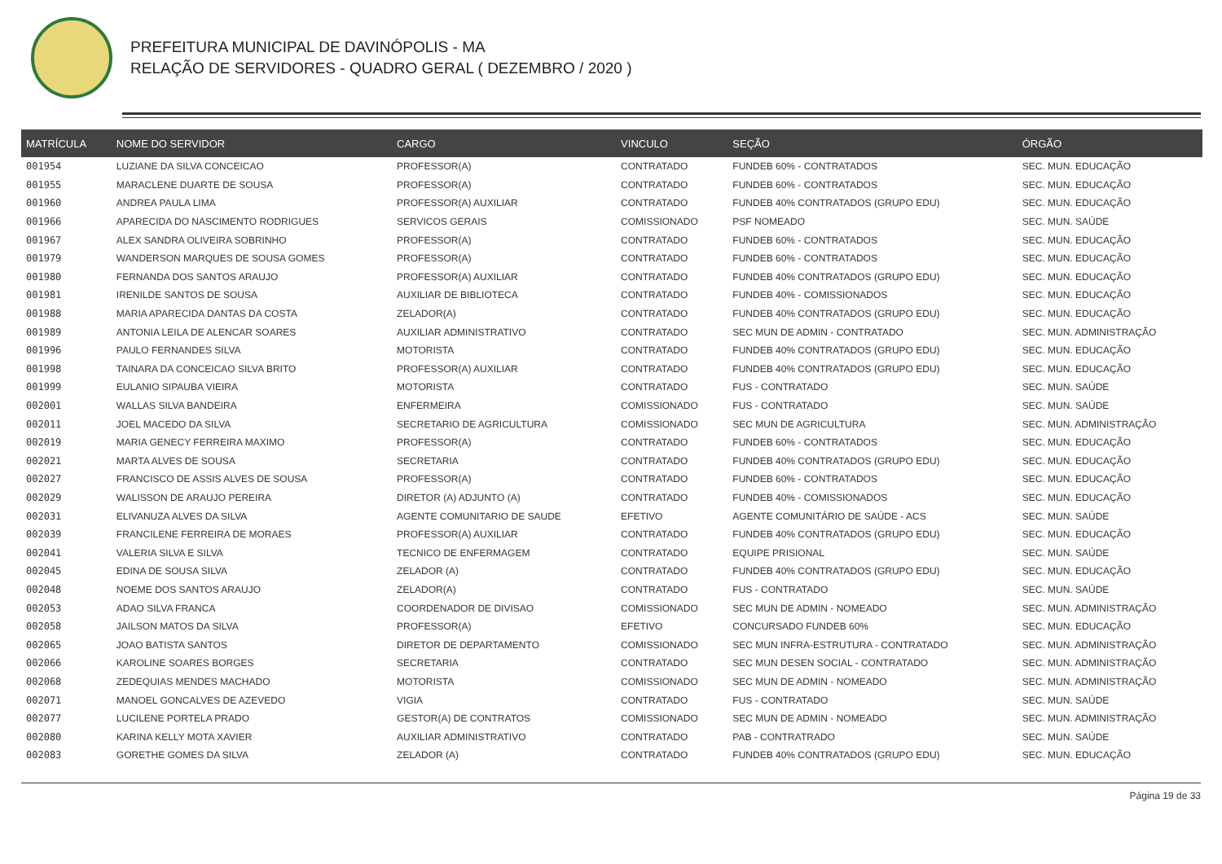PREFEITURA MUNICIPAL DE DAVINÓPOLIS - MA
RELAÇÃO DE SERVIDORES - QUADRO GERAL ( DEZEMBRO / 2020 )
| MATRÍCULA | NOME DO SERVIDOR | CARGO | VINCULO | SEÇÃO | ÓRGÃO |
| --- | --- | --- | --- | --- | --- |
| 001954 | LUZIANE DA SILVA CONCEICAO | PROFESSOR(A) | CONTRATADO | FUNDEB 60% - CONTRATADOS | SEC. MUN. EDUCAÇÃO |
| 001955 | MARACLENE DUARTE DE SOUSA | PROFESSOR(A) | CONTRATADO | FUNDEB 60% - CONTRATADOS | SEC. MUN. EDUCAÇÃO |
| 001960 | ANDREA PAULA LIMA | PROFESSOR(A) AUXILIAR | CONTRATADO | FUNDEB 40% CONTRATADOS (GRUPO EDU) | SEC. MUN. EDUCAÇÃO |
| 001966 | APARECIDA DO NASCIMENTO RODRIGUES | SERVICOS GERAIS | COMISSIONADO | PSF NOMEADO | SEC. MUN. SAÚDE |
| 001967 | ALEX SANDRA OLIVEIRA SOBRINHO | PROFESSOR(A) | CONTRATADO | FUNDEB 60% - CONTRATADOS | SEC. MUN. EDUCAÇÃO |
| 001979 | WANDERSON MARQUES DE SOUSA GOMES | PROFESSOR(A) | CONTRATADO | FUNDEB 60% - CONTRATADOS | SEC. MUN. EDUCAÇÃO |
| 001980 | FERNANDA DOS SANTOS ARAUJO | PROFESSOR(A) AUXILIAR | CONTRATADO | FUNDEB 40% CONTRATADOS (GRUPO EDU) | SEC. MUN. EDUCAÇÃO |
| 001981 | IRENILDE SANTOS DE SOUSA | AUXILIAR DE BIBLIOTECA | CONTRATADO | FUNDEB 40% - COMISSIONADOS | SEC. MUN. EDUCAÇÃO |
| 001988 | MARIA APARECIDA DANTAS DA COSTA | ZELADOR(A) | CONTRATADO | FUNDEB 40% CONTRATADOS (GRUPO EDU) | SEC. MUN. EDUCAÇÃO |
| 001989 | ANTONIA LEILA DE ALENCAR SOARES | AUXILIAR ADMINISTRATIVO | CONTRATADO | SEC MUN DE ADMIN - CONTRATADO | SEC. MUN. ADMINISTRAÇÃO |
| 001996 | PAULO FERNANDES SILVA | MOTORISTA | CONTRATADO | FUNDEB 40% CONTRATADOS (GRUPO EDU) | SEC. MUN. EDUCAÇÃO |
| 001998 | TAINARA DA CONCEICAO SILVA BRITO | PROFESSOR(A) AUXILIAR | CONTRATADO | FUNDEB 40% CONTRATADOS (GRUPO EDU) | SEC. MUN. EDUCAÇÃO |
| 001999 | EULANIO SIPAUBA VIEIRA | MOTORISTA | CONTRATADO | FUS - CONTRATADO | SEC. MUN. SAÚDE |
| 002001 | WALLAS SILVA BANDEIRA | ENFERMEIRA | COMISSIONADO | FUS - CONTRATADO | SEC. MUN. SAÚDE |
| 002011 | JOEL MACEDO DA SILVA | SECRETARIO DE AGRICULTURA | COMISSIONADO | SEC MUN DE AGRICULTURA | SEC. MUN. ADMINISTRAÇÃO |
| 002019 | MARIA GENECY FERREIRA MAXIMO | PROFESSOR(A) | CONTRATADO | FUNDEB 60% - CONTRATADOS | SEC. MUN. EDUCAÇÃO |
| 002021 | MARTA ALVES DE SOUSA | SECRETARIA | CONTRATADO | FUNDEB 40% CONTRATADOS (GRUPO EDU) | SEC. MUN. EDUCAÇÃO |
| 002027 | FRANCISCO DE ASSIS ALVES DE SOUSA | PROFESSOR(A) | CONTRATADO | FUNDEB 60% - CONTRATADOS | SEC. MUN. EDUCAÇÃO |
| 002029 | WALISSON DE ARAUJO PEREIRA | DIRETOR (A) ADJUNTO (A) | CONTRATADO | FUNDEB 40% - COMISSIONADOS | SEC. MUN. EDUCAÇÃO |
| 002031 | ELIVANUZA ALVES DA SILVA | AGENTE COMUNITARIO DE SAUDE | EFETIVO | AGENTE COMUNITÁRIO DE SAÚDE - ACS | SEC. MUN. SAÚDE |
| 002039 | FRANCILENE FERREIRA DE MORAES | PROFESSOR(A) AUXILIAR | CONTRATADO | FUNDEB 40% CONTRATADOS (GRUPO EDU) | SEC. MUN. EDUCAÇÃO |
| 002041 | VALERIA SILVA E SILVA | TECNICO DE ENFERMAGEM | CONTRATADO | EQUIPE PRISIONAL | SEC. MUN. SAÚDE |
| 002045 | EDINA DE SOUSA SILVA | ZELADOR (A) | CONTRATADO | FUNDEB 40% CONTRATADOS (GRUPO EDU) | SEC. MUN. EDUCAÇÃO |
| 002048 | NOEME DOS SANTOS ARAUJO | ZELADOR(A) | CONTRATADO | FUS - CONTRATADO | SEC. MUN. SAÚDE |
| 002053 | ADAO SILVA FRANCA | COORDENADOR DE DIVISAO | COMISSIONADO | SEC MUN DE ADMIN - NOMEADO | SEC. MUN. ADMINISTRAÇÃO |
| 002058 | JAILSON MATOS DA SILVA | PROFESSOR(A) | EFETIVO | CONCURSADO FUNDEB 60% | SEC. MUN. EDUCAÇÃO |
| 002065 | JOAO BATISTA SANTOS | DIRETOR DE DEPARTAMENTO | COMISSIONADO | SEC MUN INFRA-ESTRUTURA - CONTRATADO | SEC. MUN. ADMINISTRAÇÃO |
| 002066 | KAROLINE SOARES BORGES | SECRETARIA | CONTRATADO | SEC MUN DESEN SOCIAL - CONTRATADO | SEC. MUN. ADMINISTRAÇÃO |
| 002068 | ZEDEQUIAS MENDES MACHADO | MOTORISTA | COMISSIONADO | SEC MUN DE ADMIN - NOMEADO | SEC. MUN. ADMINISTRAÇÃO |
| 002071 | MANOEL GONCALVES DE AZEVEDO | VIGIA | CONTRATADO | FUS - CONTRATADO | SEC. MUN. SAÚDE |
| 002077 | LUCILENE PORTELA PRADO | GESTOR(A) DE CONTRATOS | COMISSIONADO | SEC MUN DE ADMIN - NOMEADO | SEC. MUN. ADMINISTRAÇÃO |
| 002080 | KARINA KELLY MOTA XAVIER | AUXILIAR ADMINISTRATIVO | CONTRATADO | PAB - CONTRATRADO | SEC. MUN. SAÚDE |
| 002083 | GORETHE GOMES DA SILVA | ZELADOR (A) | CONTRATADO | FUNDEB 40% CONTRATADOS (GRUPO EDU) | SEC. MUN. EDUCAÇÃO |
Página 19 de 33